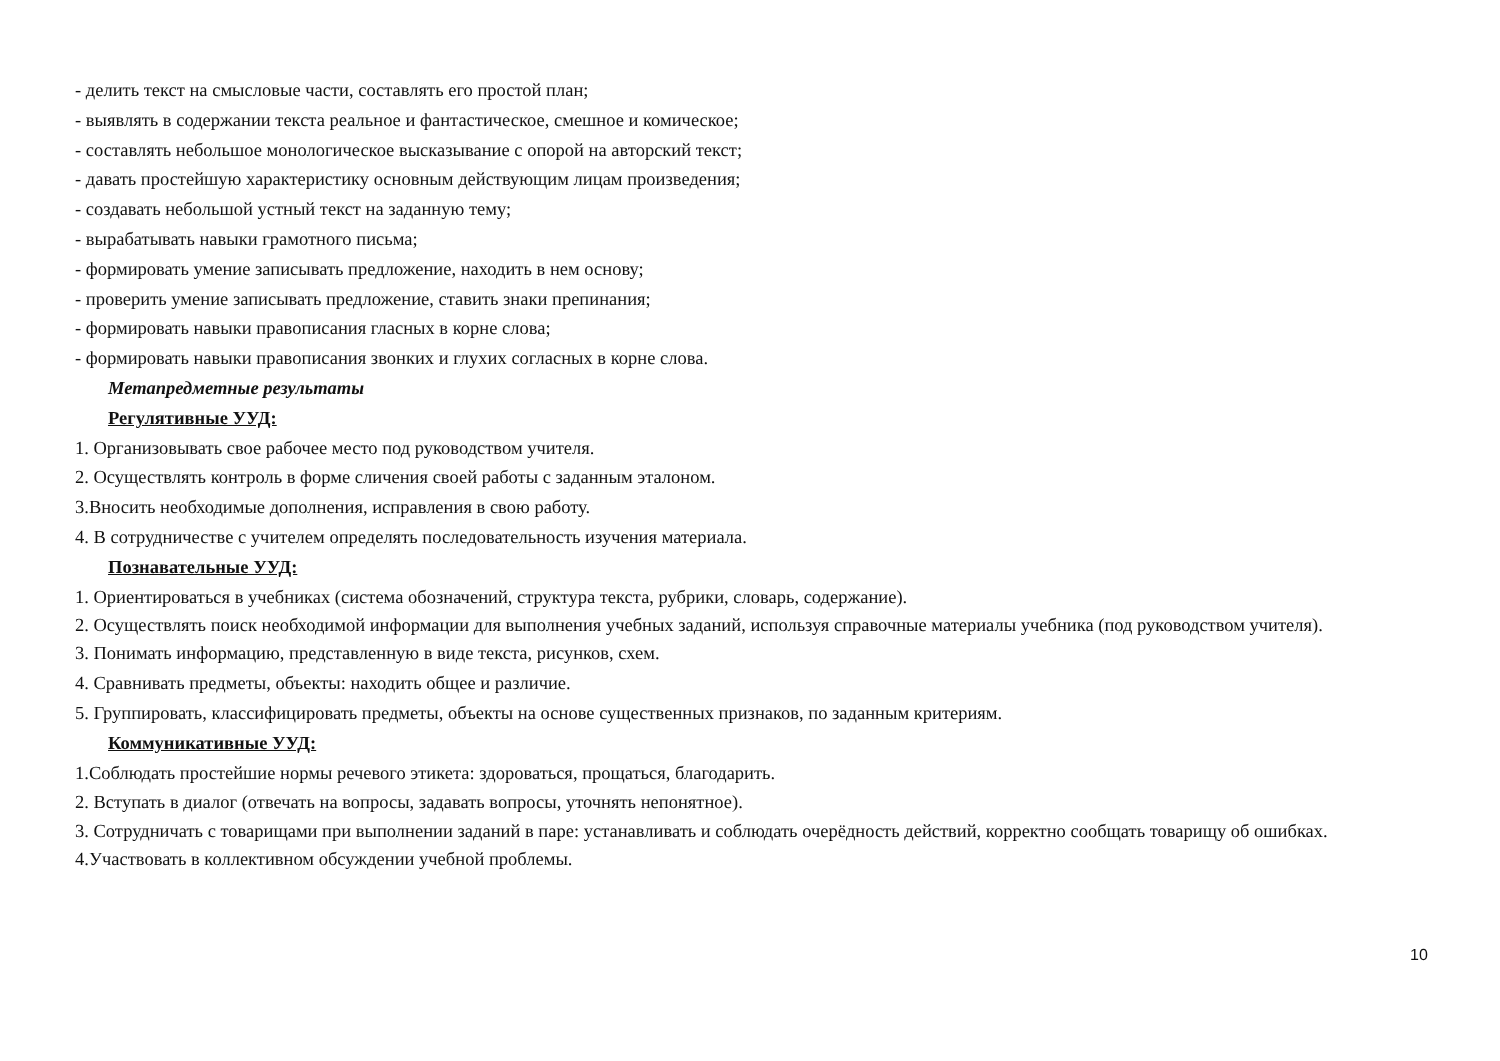- делить текст на смысловые части, составлять его простой план;
- выявлять в содержании текста реальное и фантастическое, смешное и комическое;
- составлять небольшое монологическое высказывание с опорой на авторский текст;
- давать простейшую характеристику основным действующим лицам произведения;
- создавать небольшой устный текст на заданную тему;
- вырабатывать навыки грамотного письма;
- формировать умение записывать предложение, находить в нем основу;
- проверить умение записывать предложение, ставить знаки препинания;
- формировать навыки правописания гласных в корне слова;
- формировать навыки правописания звонких и глухих согласных в корне слова.
Метапредметные результаты
Регулятивные УУД:
1. Организовывать свое рабочее место под руководством учителя.
2. Осуществлять контроль в форме сличения своей работы с заданным эталоном.
3.Вносить необходимые дополнения, исправления в свою работу.
4. В сотрудничестве с учителем определять последовательность изучения материала.
Познавательные УУД:
1. Ориентироваться в учебниках (система обозначений, структура текста, рубрики, словарь, содержание).
2. Осуществлять поиск необходимой информации для выполнения учебных заданий, используя справочные материалы учебника (под руководством учителя).
3. Понимать информацию, представленную в виде текста, рисунков, схем.
4. Сравнивать предметы, объекты: находить общее и различие.
5. Группировать, классифицировать предметы, объекты на основе существенных признаков, по заданным критериям.
Коммуникативные УУД:
1.Соблюдать простейшие нормы речевого этикета: здороваться, прощаться, благодарить.
2. Вступать в диалог (отвечать на вопросы, задавать вопросы, уточнять непонятное).
3. Сотрудничать с товарищами при выполнении заданий в паре: устанавливать и соблюдать очерёдность действий, корректно сообщать товарищу об ошибках.
4.Участвовать в коллективном обсуждении учебной проблемы.
10